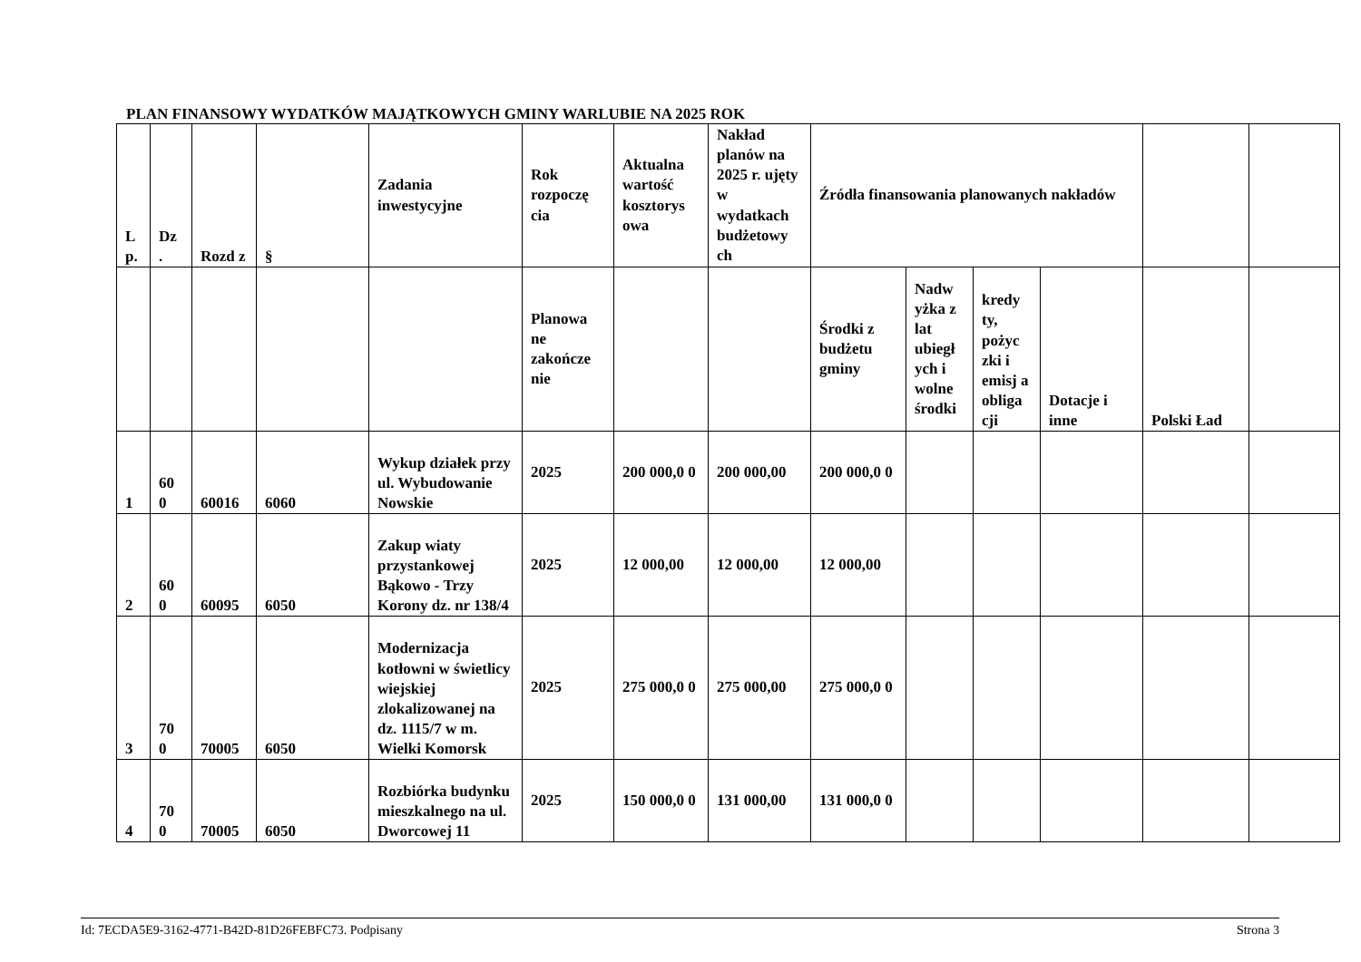PLAN FINANSOWY WYDATKÓW MAJĄTKOWYCH GMINY WARLUBIE NA 2025 ROK
| L p. | Dz . | Rozd z | § | Zadania inwestycyjne | Rok rozpoczę cia | Aktualna wartość kosztorys owa | Nakład planów na 2025 r. ujęty w wydatkach budżetowy ch | Źródła finansowania planowanych nakładów | | | | | |
| --- | --- | --- | --- | --- | --- | --- | --- | --- | --- | --- | --- | --- | --- |
| | | | | | Planowa ne zakończe nie | | | Środki z budżetu gminy | Nadw yżka z lat ubiegł ych i wolne środki | kredy ty, pożyc zki i emisj a obliga cji | Dotacje i inne | Polski Ład | |
| 1 | 60 0 | 60016 | 6060 | Wykup działek przy ul. Wybudowanie Nowskie | 2025 | 200 000,0 0 | 200 000,00 | 200 000,0 0 | | | | | |
| 2 | 60 0 | 60095 | 6050 | Zakup wiaty przystankowej Bąkowo - Trzy Korony dz. nr 138/4 | 2025 | 12 000,00 | 12 000,00 | 12 000,00 | | | | | |
| 3 | 70 0 | 70005 | 6050 | Modernizacja kotłowni w świetlicy wiejskiej zlokalizowanej na dz. 1115/7 w m. Wielki Komorsk | 2025 | 275 000,0 0 | 275 000,00 | 275 000,0 0 | | | | | |
| 4 | 70 0 | 70005 | 6050 | Rozbiórka budynku mieszkalnego na ul. Dworcowej 11 | 2025 | 150 000,0 0 | 131 000,00 | 131 000,0 0 | | | | | |
Id: 7ECDA5E9-3162-4771-B42D-81D26FEBFC73. Podpisany Strona 3